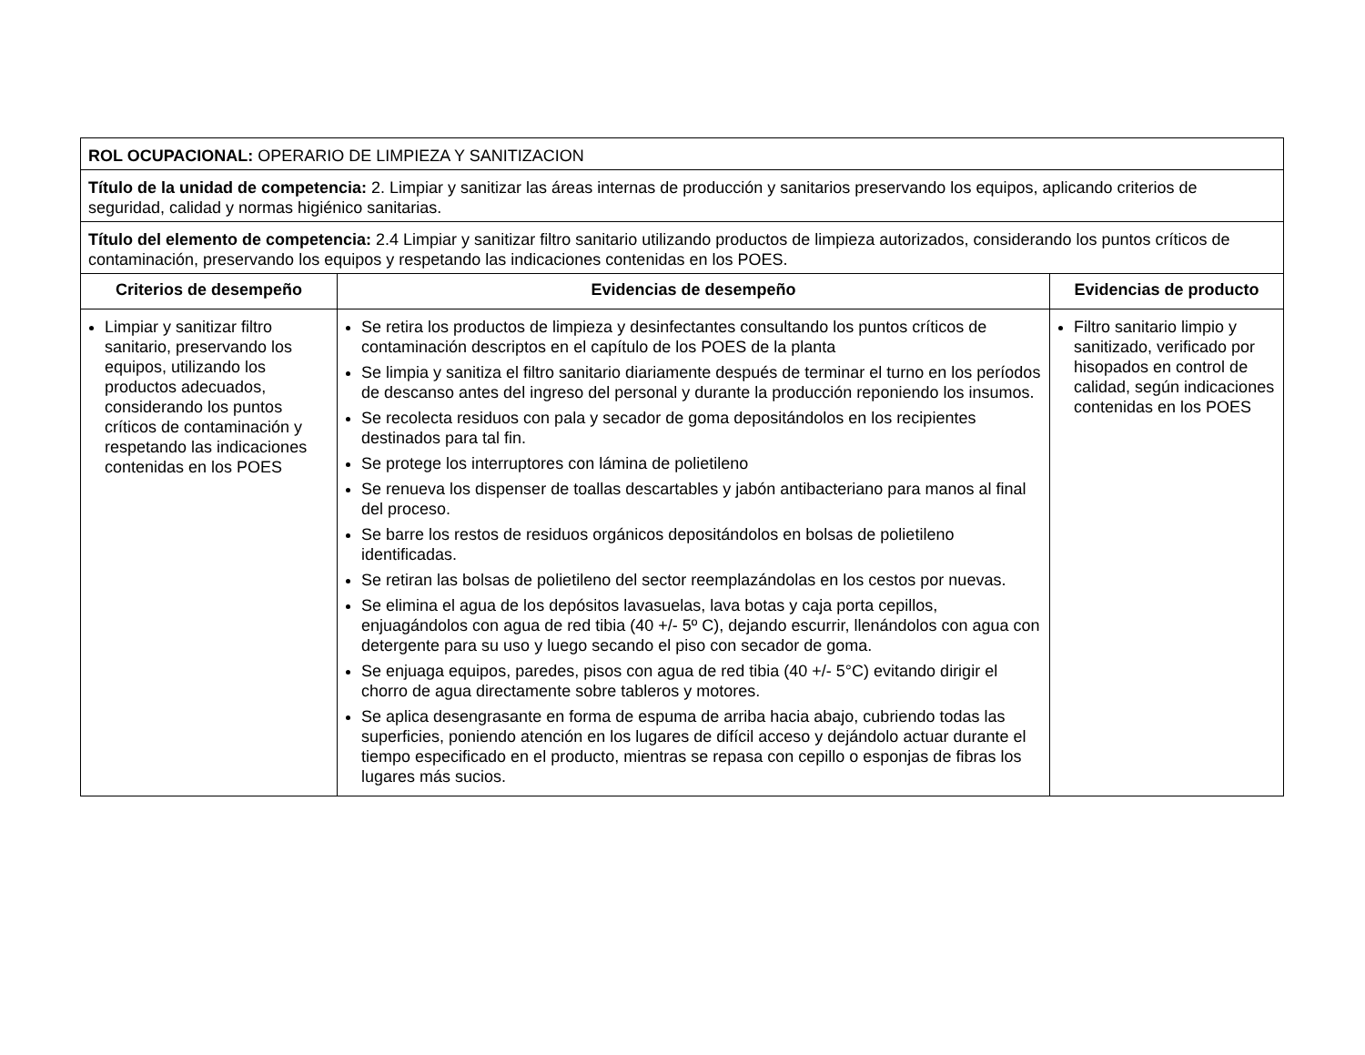| ROL OCUPACIONAL: OPERARIO DE LIMPIEZA Y SANITIZACION | | |
| Título de la unidad de competencia: 2. Limpiar y sanitizar las áreas internas de producción y sanitarios preservando los equipos, aplicando criterios de seguridad, calidad y normas higiénico sanitarias. | | |
| Título del elemento de competencia: 2.4 Limpiar y sanitizar filtro sanitario utilizando productos de limpieza autorizados, considerando los puntos críticos de contaminación, preservando los equipos y respetando las indicaciones contenidas en los POES. | | |
| Criterios de desempeño | Evidencias de desempeño | Evidencias de producto |
| Limpiar y sanitizar filtro sanitario, preservando los equipos, utilizando los productos adecuados, considerando los puntos críticos de contaminación y respetando las indicaciones contenidas en los POES | Se retira los productos de limpieza y desinfectantes consultando los puntos críticos de contaminación descriptos en el capítulo de los POES de la planta Se limpia y sanitiza el filtro sanitario diariamente después de terminar el turno en los períodos de descanso antes del ingreso del personal y durante la producción reponiendo los insumos. Se recolecta residuos con pala y secador de goma depositándolos en los recipientes destinados para tal fin. Se protege los interruptores con lámina de polietileno Se renueva los dispenser de toallas descartables y jabón antibacteriano para manos al final del proceso. Se barre los restos de residuos orgánicos depositándolos en bolsas de polietileno identificadas. Se retiran las bolsas de polietileno del sector reemplazándolas en los cestos por nuevas. Se elimina el agua de los depósitos lavasuelas, lava botas y caja porta cepillos, enjuagándolos con agua de red tibia (40 +/- 5º C), dejando escurrir, llenándolos con agua con detergente para su uso y luego secando el piso con secador de goma. Se enjuaga equipos, paredes, pisos con agua de red tibia (40 +/- 5°C) evitando dirigir el chorro de agua directamente sobre tableros y motores. Se aplica desengrasante en forma de espuma de arriba hacia abajo, cubriendo todas las superficies, poniendo atención en los lugares de difícil acceso y dejándolo actuar durante el tiempo especificado en el producto, mientras se repasa con cepillo o esponjas de fibras los lugares más sucios. | Filtro sanitario limpio y sanitizado, verificado por hisopados en control de calidad, según indicaciones contenidas en los POES |